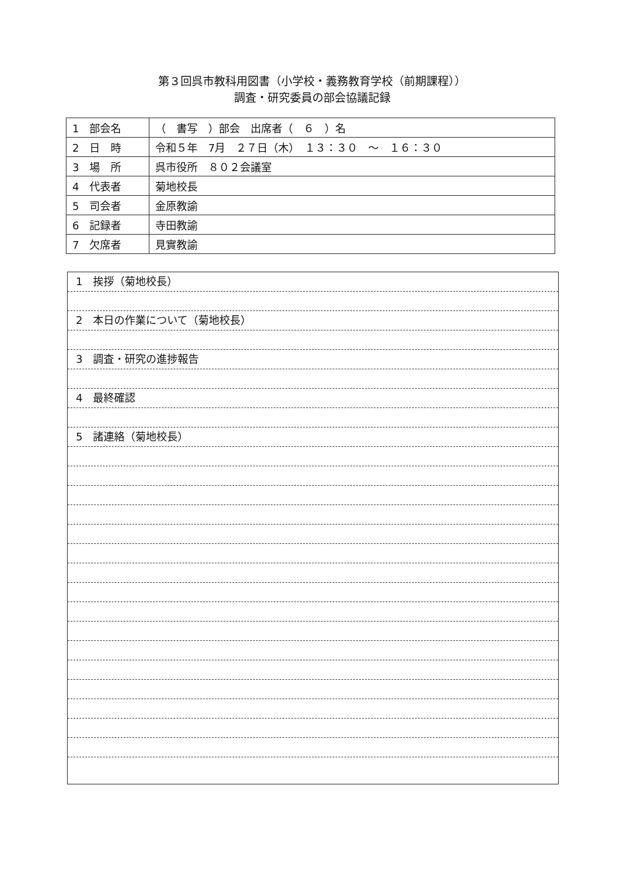第３回呉市教科用図書（小学校・義務教育学校（前期課程））
調査・研究委員の部会協議記録
| 1 部会名 | （ 書写 ）部会 出席者（ ６ ）名 |
| 2 日 時 | 令和５年 7月 ２７日（木） １３：３０ ～ １６：３０ |
| 3 場 所 | 呉市役所 ８０２会議室 |
| 4 代表者 | 菊地校長 |
| 5 司会者 | 金原教諭 |
| 6 記録者 | 寺田教諭 |
| 7 欠席者 | 見實教諭 |
1　挨拶（菊地校長）
2　本日の作業について（菊地校長）
3　調査・研究の進捗報告
4　最終確認
5　諸連絡（菊地校長）